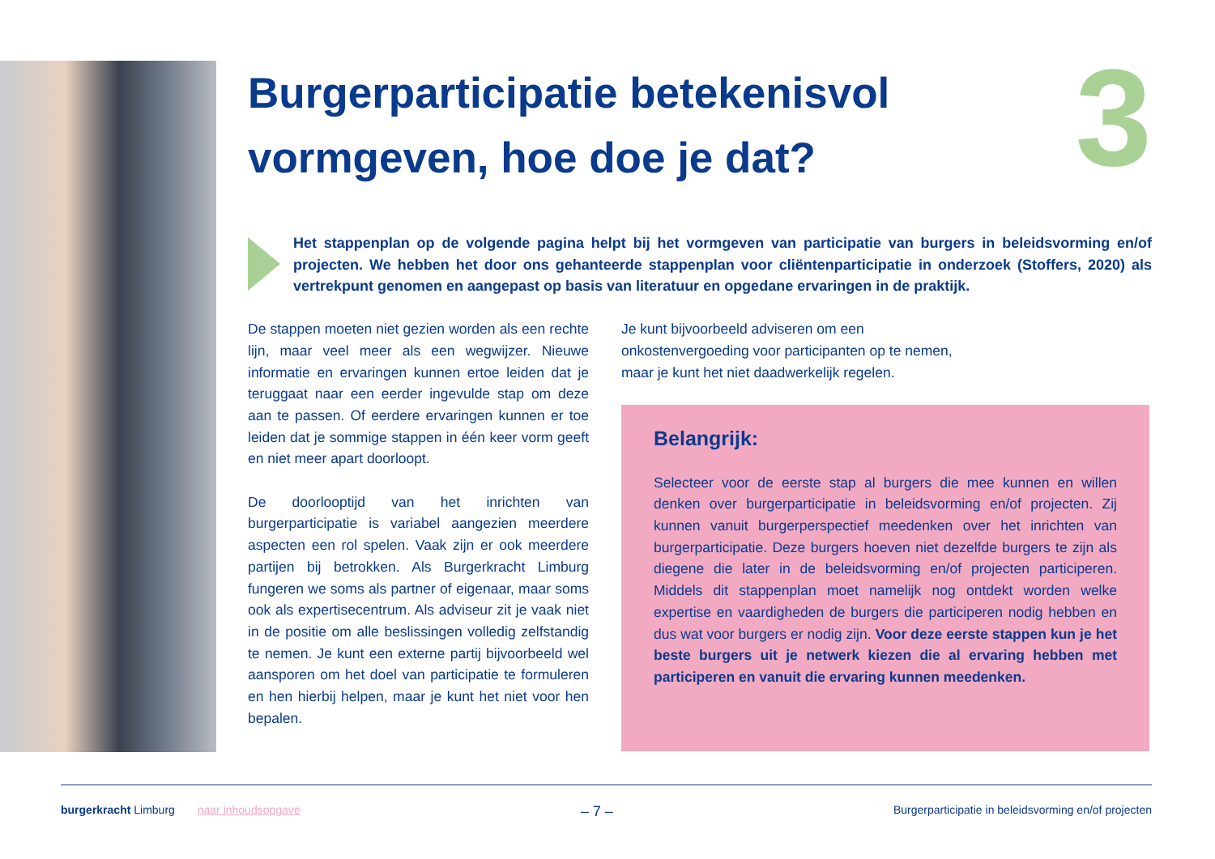3
Burgerparticipatie betekenisvol vormgeven, hoe doe je dat?
Het stappenplan op de volgende pagina helpt bij het vormgeven van participatie van burgers in beleidsvorming en/of projecten. We hebben het door ons gehanteerde stappenplan voor cliëntenparticipatie in onderzoek (Stoffers, 2020) als vertrekpunt genomen en aangepast op basis van literatuur en opgedane ervaringen in de praktijk.
De stappen moeten niet gezien worden als een rechte lijn, maar veel meer als een wegwijzer. Nieuwe informatie en ervaringen kunnen ertoe leiden dat je teruggaat naar een eerder ingevulde stap om deze aan te passen. Of eerdere ervaringen kunnen er toe leiden dat je sommige stappen in één keer vorm geeft en niet meer apart doorloopt.
De doorlooptijd van het inrichten van burgerparticipatie is variabel aangezien meerdere aspecten een rol spelen. Vaak zijn er ook meerdere partijen bij betrokken. Als Burgerkracht Limburg fungeren we soms als partner of eigenaar, maar soms ook als expertisecentrum. Als adviseur zit je vaak niet in de positie om alle beslissingen volledig zelfstandig te nemen. Je kunt een externe partij bijvoorbeeld wel aansporen om het doel van participatie te formuleren en hen hierbij helpen, maar je kunt het niet voor hen bepalen.
Je kunt bijvoorbeeld adviseren om een onkostenvergoeding voor participanten op te nemen, maar je kunt het niet daadwerkelijk regelen.
Belangrijk:
Selecteer voor de eerste stap al burgers die mee kunnen en willen denken over burgerparticipatie in beleidsvorming en/of projecten. Zij kunnen vanuit burgerperspectief meedenken over het inrichten van burgerparticipatie. Deze burgers hoeven niet dezelfde burgers te zijn als diegene die later in de beleidsvorming en/of projecten participeren. Middels dit stappenplan moet namelijk nog ontdekt worden welke expertise en vaardigheden de burgers die participeren nodig hebben en dus wat voor burgers er nodig zijn. Voor deze eerste stappen kun je het beste burgers uit je netwerk kiezen die al ervaring hebben met participeren en vanuit die ervaring kunnen meedenken.
burgerkracht Limburg naar inhoudsopgave – 7 – Burgerparticipatie in beleidsvorming en/of projecten